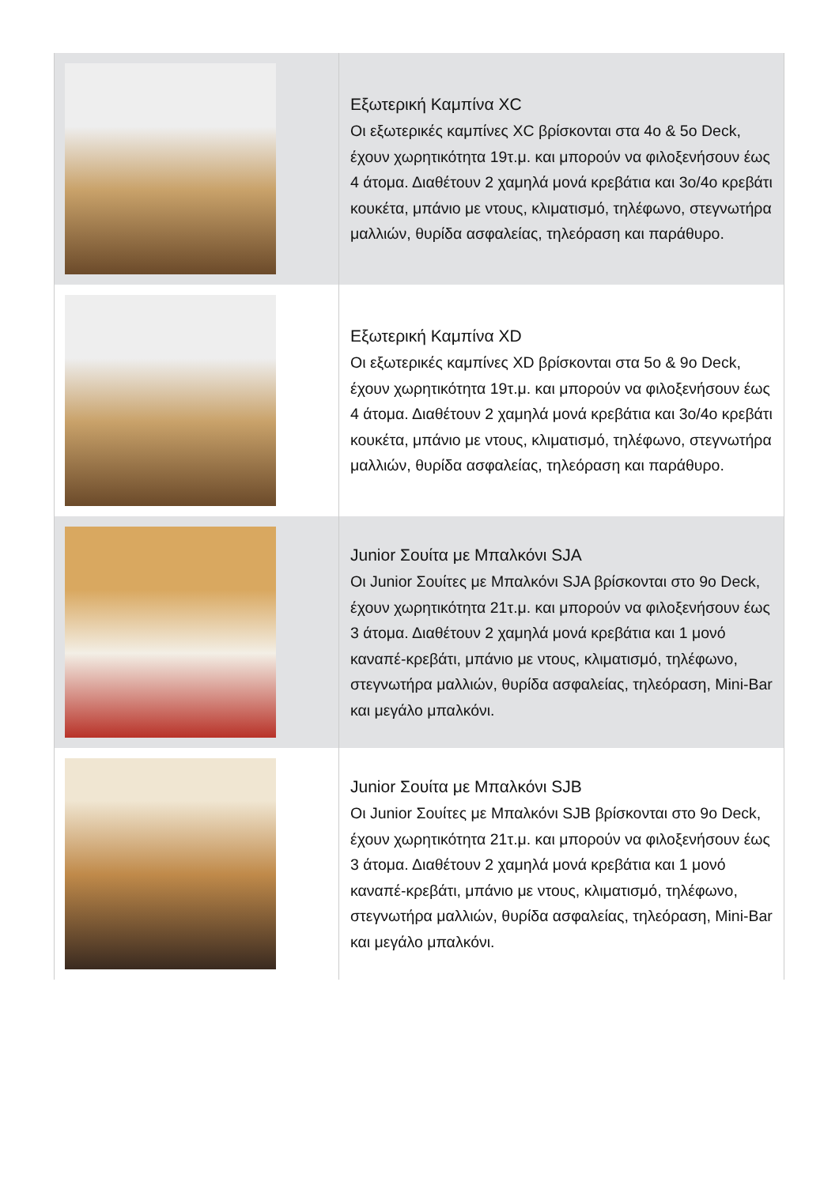| | Εξωτερική Καμπίνα XC Οι εξωτερικές καμπίνες XC βρίσκονται στα 4ο & 5ο Deck, έχουν χωρητικότητα 19τ.μ. και μπορούν να φιλοξενήσουν έως 4 άτομα. Διαθέτουν 2 χαμηλά μονά κρεβάτια και 3ο/4ο κρεβάτι κουκέτα, μπάνιο με ντους, κλιματισμό, τηλέφωνο, στεγνωτήρα μαλλιών, θυρίδα ασφαλείας, τηλεόραση και παράθυρο. |
| | Εξωτερική Καμπίνα XD Οι εξωτερικές καμπίνες XD βρίσκονται στα 5ο & 9ο Deck, έχουν χωρητικότητα 19τ.μ. και μπορούν να φιλοξενήσουν έως 4 άτομα. Διαθέτουν 2 χαμηλά μονά κρεβάτια και 3ο/4ο κρεβάτι κουκέτα, μπάνιο με ντους, κλιματισμό, τηλέφωνο, στεγνωτήρα μαλλιών, θυρίδα ασφαλείας, τηλεόραση και παράθυρο. |
| | Junior Σουίτα με Μπαλκόνι SJA Οι Junior Σουίτες με Μπαλκόνι SJA βρίσκονται στο 9ο Deck, έχουν χωρητικότητα 21τ.μ. και μπορούν να φιλοξενήσουν έως 3 άτομα. Διαθέτουν 2 χαμηλά μονά κρεβάτια και 1 μονό καναπέ-κρεβάτι, μπάνιο με ντους, κλιματισμό, τηλέφωνο, στεγνωτήρα μαλλιών, θυρίδα ασφαλείας, τηλεόραση, Mini-Bar και μεγάλο μπαλκόνι. |
| | Junior Σουίτα με Μπαλκόνι SJB Οι Junior Σουίτες με Μπαλκόνι SJB βρίσκονται στο 9ο Deck, έχουν χωρητικότητα 21τ.μ. και μπορούν να φιλοξενήσουν έως 3 άτομα. Διαθέτουν 2 χαμηλά μονά κρεβάτια και 1 μονό καναπέ-κρεβάτι, μπάνιο με ντους, κλιματισμό, τηλέφωνο, στεγνωτήρα μαλλιών, θυρίδα ασφαλείας, τηλεόραση, Mini-Bar και μεγάλο μπαλκόνι. |